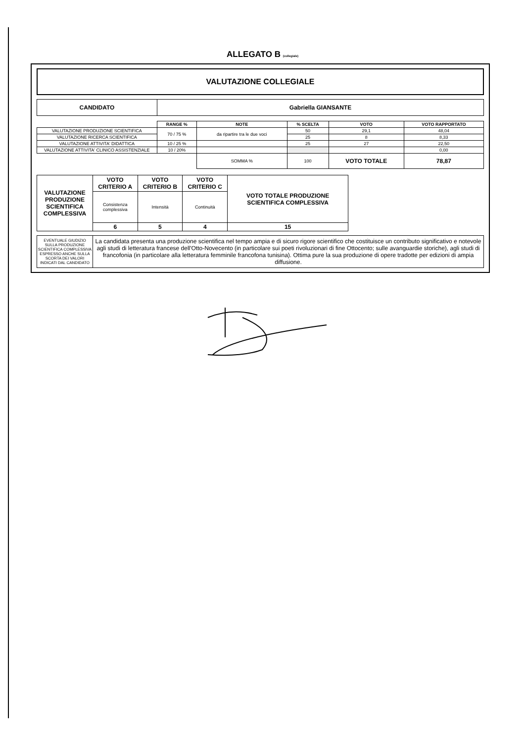ALLEGATO B (collegiale)
VALUTAZIONE COLLEGIALE
| CANDIDATO | Gabriella GIANSANTE |
| | RANGE % | NOTE | % SCELTA | VOTO | VOTO RAPPORTATO |
| VALUTAZIONE PRODUZIONE SCIENTIFICA | 70 / 75 % | da ripartire tra le due voci | 50 | 29,1 | 48,04 |
| VALUTAZIONE RICERCA SCIENTIFICA | | | 25 | 8 | 8,33 |
| VALUTAZIONE ATTIVITA' DIDATTICA | 10 / 25 % | | 25 | 27 | 22,50 |
| VALUTAZIONE ATTIVITA' CLINICO ASSISTENZIALE | 10 / 20% | | | | 0,00 |
| | | SOMMA % | 100 | VOTO TOTALE | 78,87 |
| VALUTAZIONE PRODUZIONE SCIENTIFICA COMPLESSIVA | VOTO CRITERIO A | VOTO CRITERIO B | VOTO CRITERIO C | VOTO TOTALE PRODUZIONE SCIENTIFICA COMPLESSIVA |
| | Consistenza complessiva | Intensità | Continuità | |
| | 6 | 5 | 4 | 15 |
| EVENTUALE GIUDIZIO SULLA PRODUZIONE SCIENTIFICA COMPLESSIVA ESPRESSO ANCHE SULLA SCORTA DEI VALORI INDICATI DAL CANDIDATO | La candidata presenta una produzione scientifica nel tempo ampia e di sicuro rigore scientifico che costituisce un contributo significativo e notevole agli studi di letteratura francese dell'Otto-Novecento (in particolare sui poeti rivoluzionari di fine Ottocento; sulle avanguardie storiche), agli studi di francofonia (in particolare alla letteratura femminile francofona tunisina). Ottima pure la sua produzione di opere tradotte per edizioni di ampia diffusione. |